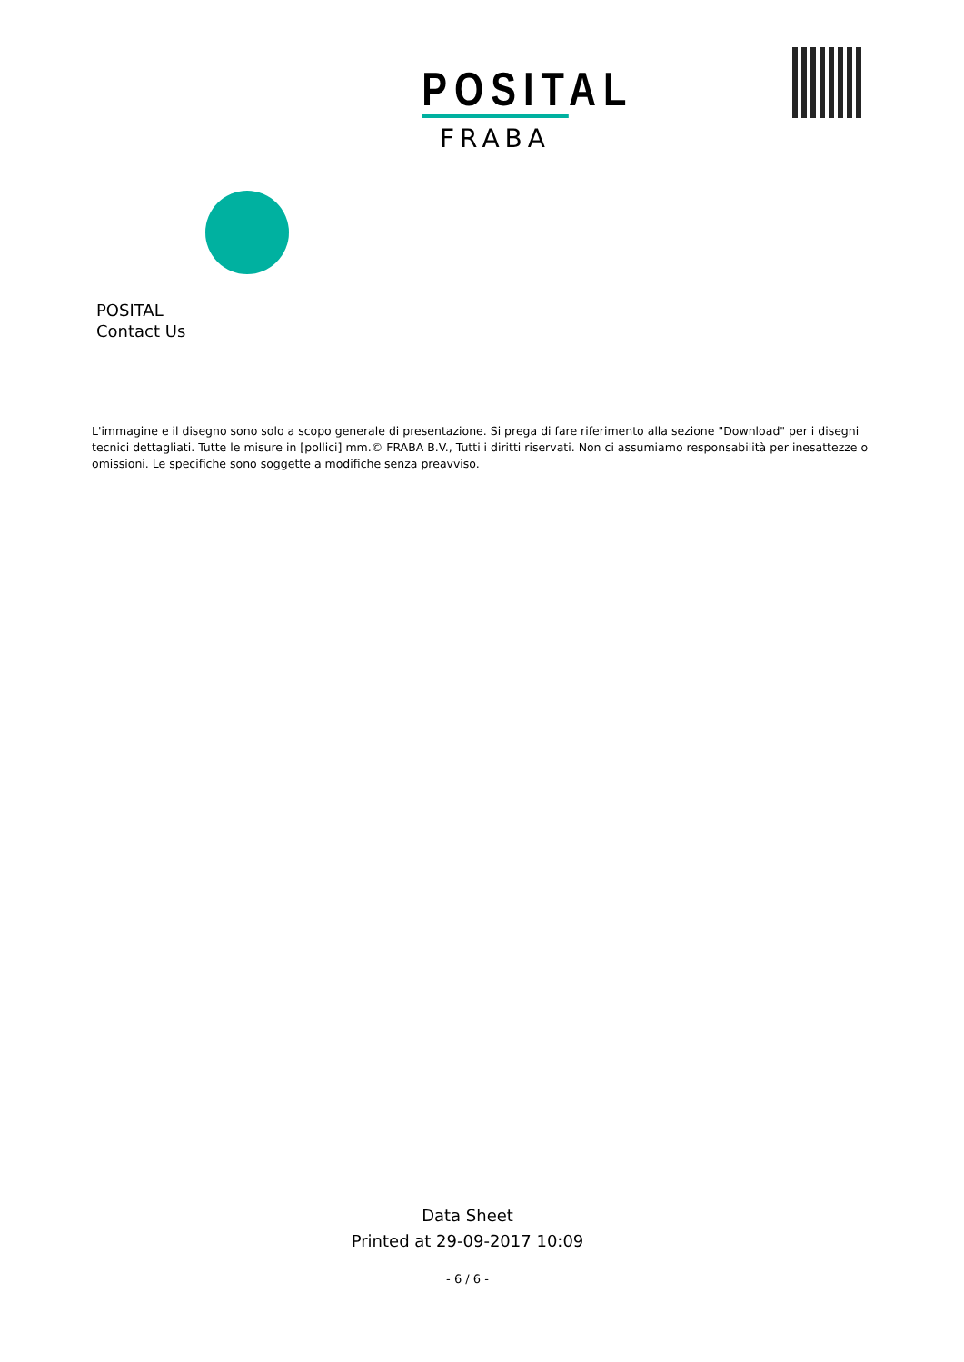POSITAL
FRABA
POSITAL
Contact Us
L'immagine e il disegno sono solo a scopo generale di presentazione. Si prega di fare riferimento alla sezione "Download" per i disegni tecnici dettagliati. Tutte le misure in [pollici] mm.© FRABA B.V., Tutti i diritti riservati. Non ci assumiamo responsabilità per inesattezze o omissioni. Le specifiche sono soggette a modifiche senza preavviso.
Data Sheet
Printed at 29-09-2017 10:09
- 6 / 6 -